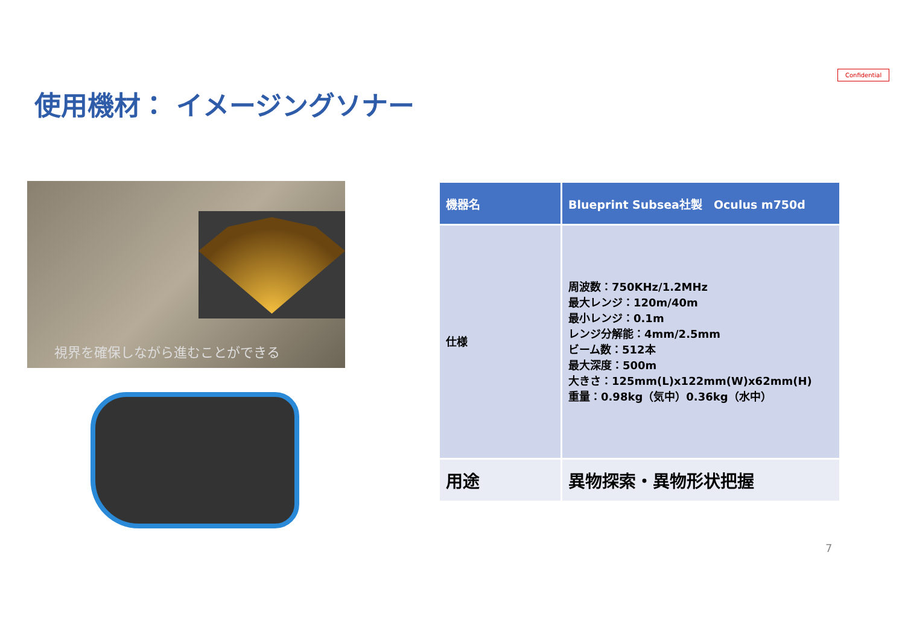Confidential
使用機材： イメージングソナー
視界を確保しながら進むことができる
| 機器名 | Blueprint Subsea社製 Oculus m750d |
| --- | --- |
| 仕様 | 周波数：750KHz/1.2MHz 最大レンジ：120m/40m 最小レンジ：0.1m レンジ分解能：4mm/2.5mm ビーム数：512本 最大深度：500m 大きさ：125mm(L)x122mm(W)x62mm(H) 重量：0.98kg（気中）0.36kg（水中） |
| 用途 | 異物探索・異物形状把握 |
7